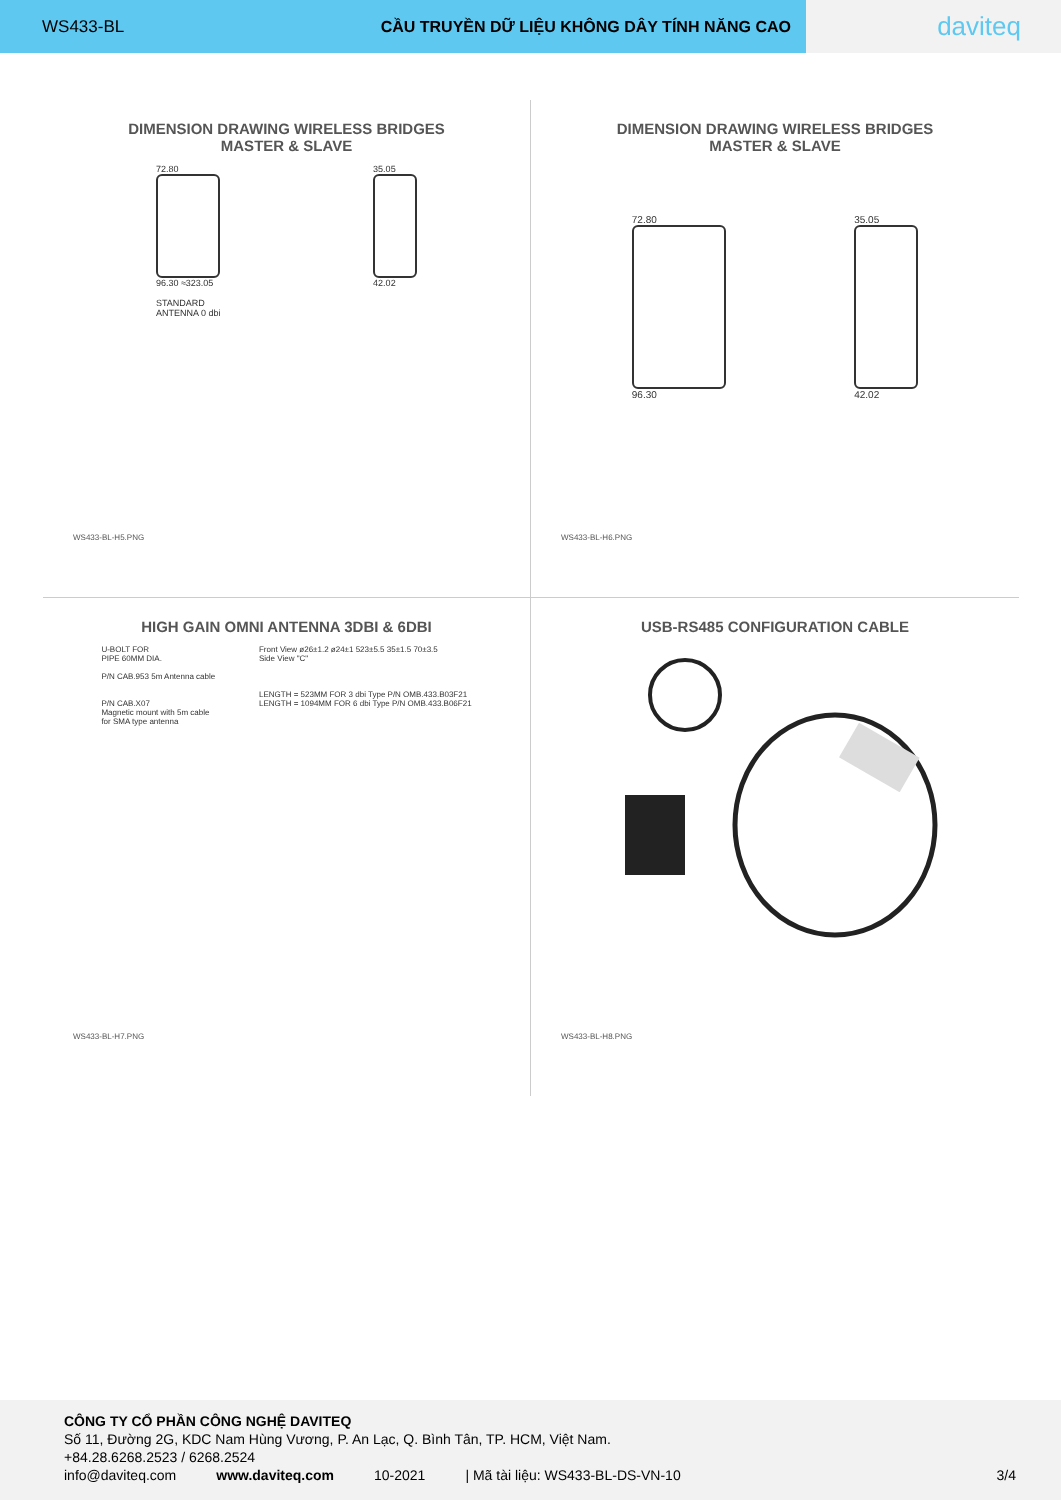WS433-BL CẦU TRUYỀN DỮ LIỆU KHÔNG DÂY TÍNH NĂNG CAO
daviteq
DIMENSION DRAWING WIRELESS BRIDGES
MASTER & SLAVE
72.80
96.30 ≈323.05
STANDARD
ANTENNA 0 dbi
35.05
42.02
WS433-BL-H5.PNG
DIMENSION DRAWING WIRELESS BRIDGES
MASTER & SLAVE
72.80
96.30
35.05
42.02
WS433-BL-H6.PNG
HIGH GAIN OMNI ANTENNA 3DBI & 6DBI
U-BOLT FOR
PIPE 60MM DIA.
P/N CAB.953 5m Antenna cable
P/N CAB.X07
Magnetic mount with 5m cable
for SMA type antenna
Front View ø26±1.2 ø24±1 523±5.5 35±1.5 70±3.5
Side View "C"
LENGTH = 523MM FOR 3 dbi Type P/N OMB.433.B03F21
LENGTH = 1094MM FOR 6 dbi Type P/N OMB.433.B06F21
WS433-BL-H7.PNG
USB-RS485 CONFIGURATION CABLE
WS433-BL-H8.PNG
CÔNG TY CỔ PHẦN CÔNG NGHỆ DAVITEQ
Số 11, Đường 2G, KDC Nam Hùng Vương, P. An Lạc, Q. Bình Tân, TP. HCM, Việt Nam.
+84.28.6268.2523 / 6268.2524
info@daviteq.com www.daviteq.com 10-2021 | Mã tài liệu: WS433-BL-DS-VN-10 3/4